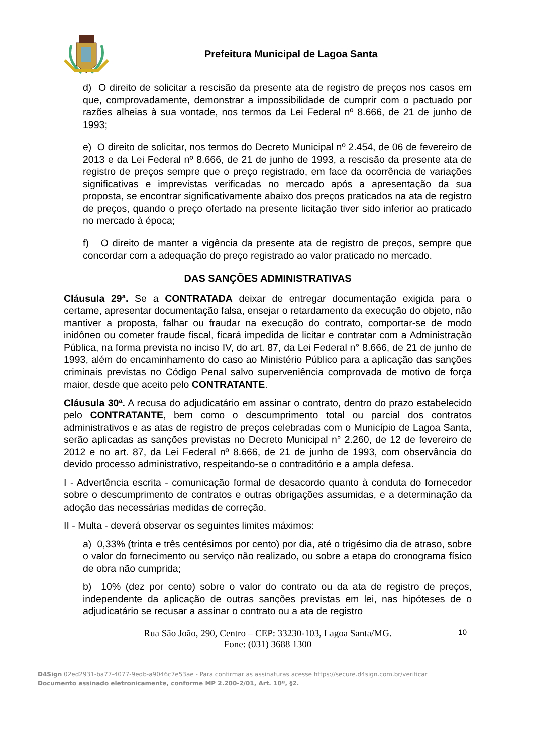Prefeitura Municipal de Lagoa Santa
d) O direito de solicitar a rescisão da presente ata de registro de preços nos casos em que, comprovadamente, demonstrar a impossibilidade de cumprir com o pactuado por razões alheias à sua vontade, nos termos da Lei Federal nº 8.666, de 21 de junho de 1993;
e) O direito de solicitar, nos termos do Decreto Municipal nº 2.454, de 06 de fevereiro de 2013 e da Lei Federal nº 8.666, de 21 de junho de 1993, a rescisão da presente ata de registro de preços sempre que o preço registrado, em face da ocorrência de variações significativas e imprevistas verificadas no mercado após a apresentação da sua proposta, se encontrar significativamente abaixo dos preços praticados na ata de registro de preços, quando o preço ofertado na presente licitação tiver sido inferior ao praticado no mercado à época;
f) O direito de manter a vigência da presente ata de registro de preços, sempre que concordar com a adequação do preço registrado ao valor praticado no mercado.
DAS SANÇÕES ADMINISTRATIVAS
Cláusula 29ª. Se a CONTRATADA deixar de entregar documentação exigida para o certame, apresentar documentação falsa, ensejar o retardamento da execução do objeto, não mantiver a proposta, falhar ou fraudar na execução do contrato, comportar-se de modo inidôneo ou cometer fraude fiscal, ficará impedida de licitar e contratar com a Administração Pública, na forma prevista no inciso IV, do art. 87, da Lei Federal n° 8.666, de 21 de junho de 1993, além do encaminhamento do caso ao Ministério Público para a aplicação das sanções criminais previstas no Código Penal salvo superveniência comprovada de motivo de força maior, desde que aceito pelo CONTRATANTE.
Cláusula 30ª. A recusa do adjudicatário em assinar o contrato, dentro do prazo estabelecido pelo CONTRATANTE, bem como o descumprimento total ou parcial dos contratos administrativos e as atas de registro de preços celebradas com o Município de Lagoa Santa, serão aplicadas as sanções previstas no Decreto Municipal n° 2.260, de 12 de fevereiro de 2012 e no art. 87, da Lei Federal nº 8.666, de 21 de junho de 1993, com observância do devido processo administrativo, respeitando-se o contraditório e a ampla defesa.
I - Advertência escrita - comunicação formal de desacordo quanto à conduta do fornecedor sobre o descumprimento de contratos e outras obrigações assumidas, e a determinação da adoção das necessárias medidas de correção.
II - Multa - deverá observar os seguintes limites máximos:
a) 0,33% (trinta e três centésimos por cento) por dia, até o trigésimo dia de atraso, sobre o valor do fornecimento ou serviço não realizado, ou sobre a etapa do cronograma físico de obra não cumprida;
b) 10% (dez por cento) sobre o valor do contrato ou da ata de registro de preços, independente da aplicação de outras sanções previstas em lei, nas hipóteses de o adjudicatário se recusar a assinar o contrato ou a ata de registro
Rua São João, 290, Centro – CEP: 33230-103, Lagoa Santa/MG.
Fone: (031) 3688 1300
10
D4Sign 02ed2931-ba77-4077-9edb-a9046c7e53ae - Para confirmar as assinaturas acesse https://secure.d4sign.com.br/verificar
Documento assinado eletronicamente, conforme MP 2.200-2/01, Art. 10º, §2.